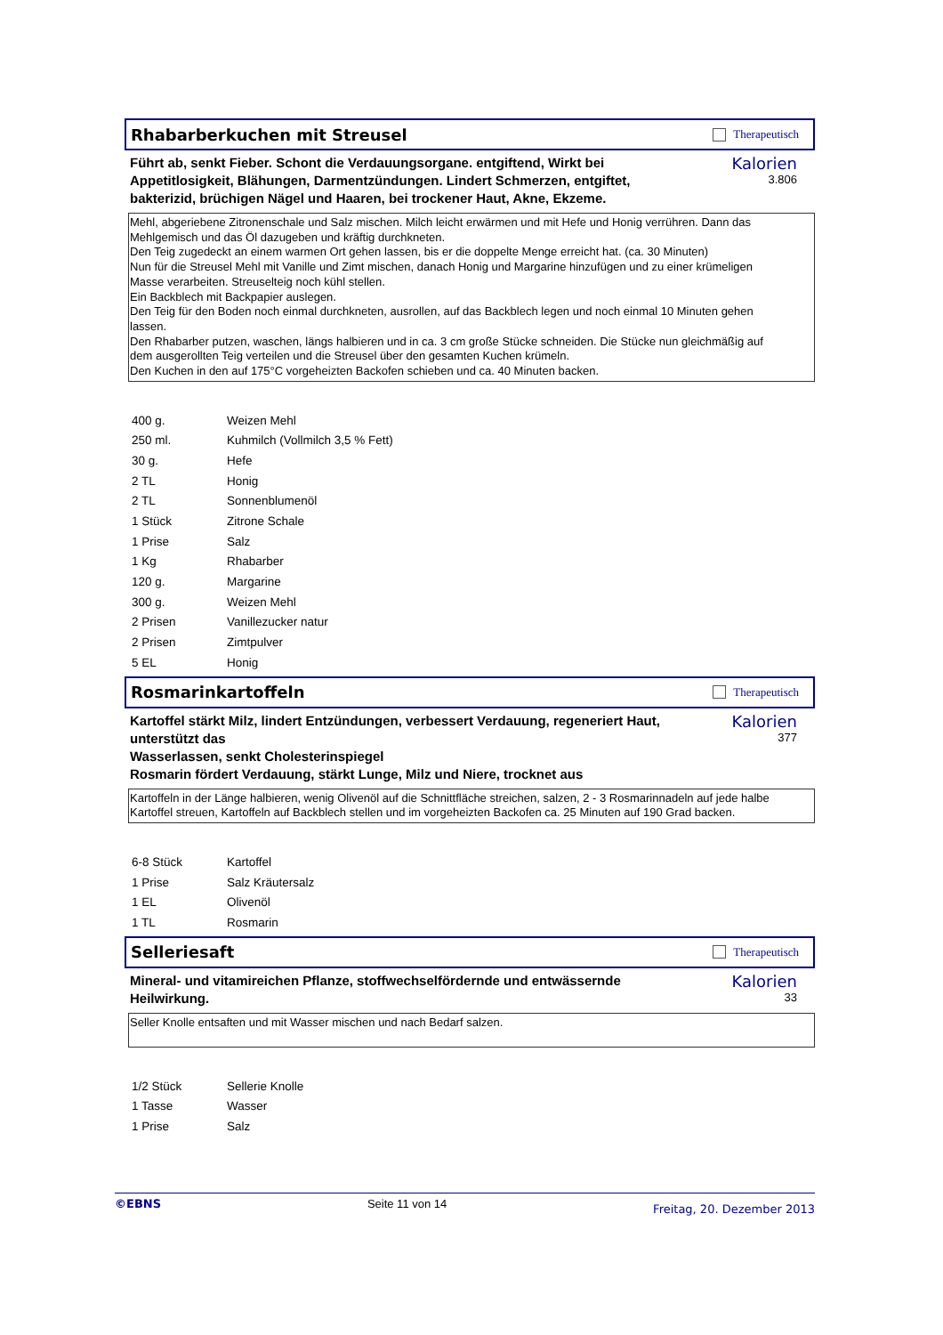Rhabarberkuchen mit Streusel
Therapeutisch
Führt ab, senkt Fieber. Schont die Verdauungsorgane. entgiftend, Wirkt bei Appetitlosigkeit, Blähungen, Darmentzündungen. Lindert Schmerzen, entgiftet, bakterizid, brüchigen Nägel und Haaren, bei trockener Haut, Akne, Ekzeme.
Kalorien
3.806
Mehl, abgeriebene Zitronenschale und Salz mischen. Milch leicht erwärmen und mit Hefe und Honig verrühren. Dann das
Mehlgemisch und das Öl dazugeben und kräftig durchkneten.
Den Teig zugedeckt an einem warmen Ort gehen lassen, bis er die doppelte Menge erreicht hat. (ca. 30 Minuten)
Nun für die Streusel Mehl mit Vanille und Zimt mischen, danach Honig und Margarine hinzufügen und zu einer krümeligen
Masse verarbeiten. Streuselteig noch kühl stellen.
Ein Backblech mit Backpapier auslegen.
Den Teig für den Boden noch einmal durchkneten, ausrollen, auf das Backblech legen und noch einmal 10 Minuten gehen
lassen.
Den Rhabarber putzen, waschen, längs halbieren und in ca. 3 cm große Stücke schneiden. Die Stücke nun gleichmäßig auf
dem ausgerollten Teig verteilen und die Streusel über den gesamten Kuchen krümeln.
Den Kuchen in den auf 175°C vorgeheizten Backofen schieben und ca. 40 Minuten backen.
| 400 g. | Weizen Mehl |
| 250 ml. | Kuhmilch (Vollmilch 3,5 % Fett) |
| 30 g. | Hefe |
| 2 TL | Honig |
| 2 TL | Sonnenblumenöl |
| 1 Stück | Zitrone Schale |
| 1 Prise | Salz |
| 1 Kg | Rhabarber |
| 120 g. | Margarine |
| 300 g. | Weizen Mehl |
| 2 Prisen | Vanillezucker natur |
| 2 Prisen | Zimtpulver |
| 5 EL | Honig |
Rosmarinkartoffeln
Therapeutisch
Kartoffel stärkt Milz, lindert Entzündungen, verbessert Verdauung, regeneriert Haut, unterstützt das
Wasserlassen, senkt Cholesterinspiegel
Rosmarin fördert Verdauung, stärkt Lunge, Milz und Niere, trocknet aus
Kalorien
377
Kartoffeln in der Länge halbieren, wenig Olivenöl auf die Schnittfläche streichen, salzen, 2 - 3 Rosmarinnadeln auf jede halbe
Kartoffel streuen, Kartoffeln auf Backblech stellen und im vorgeheizten Backofen ca. 25 Minuten auf 190 Grad backen.
| 6-8 Stück | Kartoffel |
| 1 Prise | Salz Kräutersalz |
| 1 EL | Olivenöl |
| 1 TL | Rosmarin |
Selleriesaft
Therapeutisch
Mineral- und vitamireichen Pflanze, stoffwechselfördernde und entwässernde Heilwirkung.
Kalorien
33
Seller Knolle entsaften und mit Wasser mischen und nach Bedarf salzen.
| 1/2 Stück | Sellerie Knolle |
| 1 Tasse | Wasser |
| 1 Prise | Salz |
©EBNS Seite 11 von 14 Freitag, 20. Dezember 2013